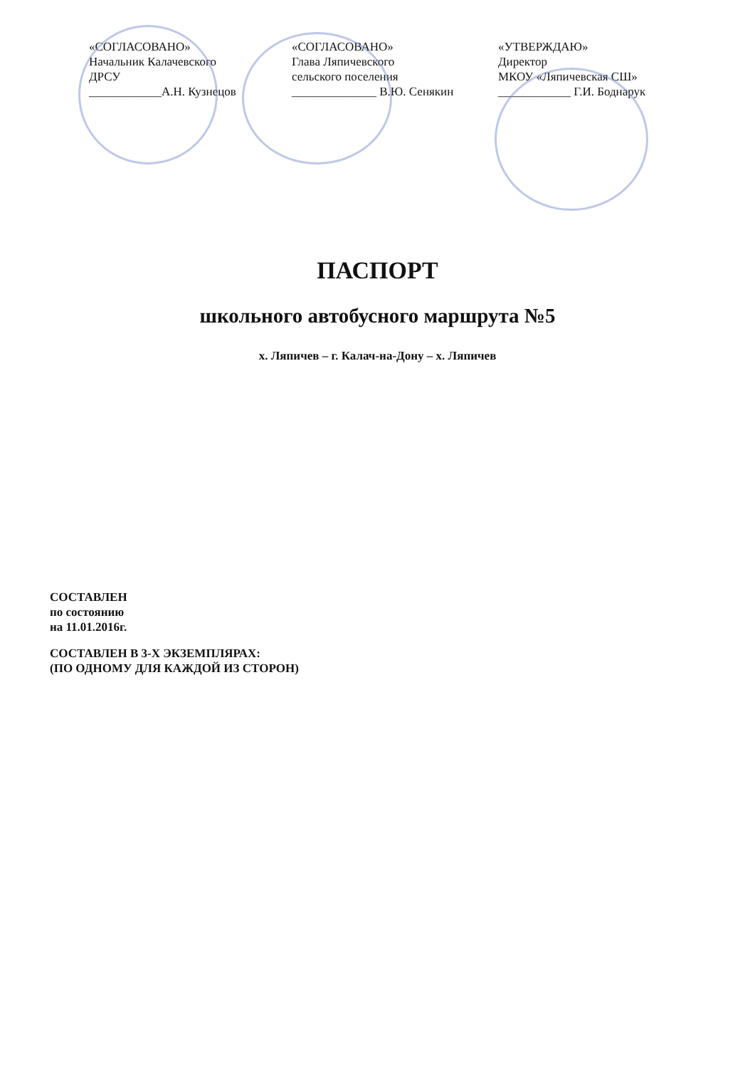«СОГЛАСОВАНО»
Начальник Калачевского
ДРСУ
____________А.Н. Кузнецов
«СОГЛАСОВАНО»
Глава Ляпичевского
сельского поселения
______________ В.Ю. Сенякин
«УТВЕРЖДАЮ»
Директор
МКОУ «Ляпичевская СШ»
____________ Г.И. Боднарук
ПАСПОРТ
школьного автобусного маршрута №5
х. Ляпичев – г. Калач-на-Дону – х. Ляпичев
СОСТАВЛЕН
по состоянию
на 11.01.2016г.
СОСТАВЛЕН В 3-Х ЭКЗЕМПЛЯРАХ:
(ПО ОДНОМУ ДЛЯ КАЖДОЙ ИЗ СТОРОН)